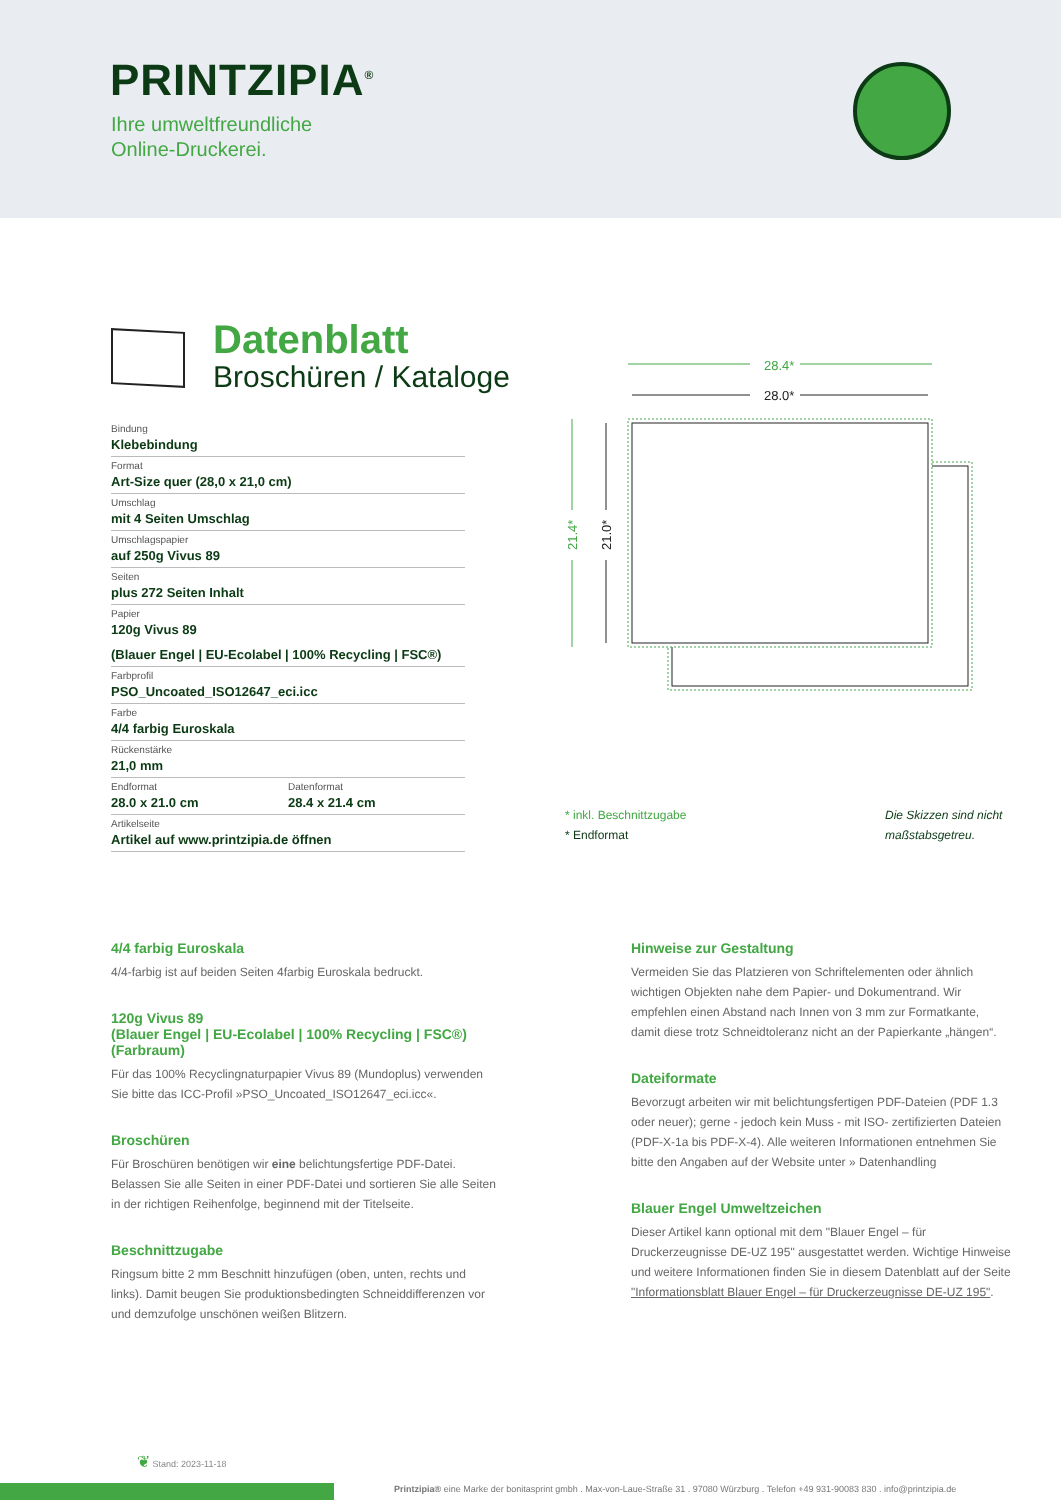PRINTZIPIA<sup>®</sup>
Ihre umweltfreundliche
Online-Druckerei.
Datenblatt
Broschüren / Kataloge
Bindung
Klebebindung
Format
Art-Size quer (28,0 x 21,0 cm)
Umschlag
mit 4 Seiten Umschlag
Umschlagspapier
auf 250g Vivus 89
Seiten
plus 272 Seiten Inhalt
Papier
120g Vivus 89
(Blauer Engel | EU-Ecolabel | 100% Recycling | FSC®)
Farbprofil
PSO_Uncoated_ISO12647_eci.icc
Farbe
4/4 farbig Euroskala
Rückenstärke
21,0 mm
Endformat
28.0 x 21.0 cm
Datenformat
28.4 x 21.4 cm
Artikelseite
Artikel auf www.printzipia.de öffnen
28.4*
28.0*
21.4*
21.0*
* inkl. Beschnittzugabe
* Endformat
Die Skizzen sind nicht maßstabsgetreu.
4/4 farbig Euroskala
4/4-farbig ist auf beiden Seiten 4farbig Euroskala bedruckt.
120g Vivus 89
(Blauer Engel | EU-Ecolabel | 100% Recycling | FSC®)
(Farbraum)
Für das 100% Recyclingnaturpapier Vivus 89 (Mundoplus) verwenden Sie bitte das ICC-Profil »PSO_Uncoated_ISO12647_eci.icc«.
Broschüren
Für Broschüren benötigen wir eine belichtungsfertige PDF-Datei. Belassen Sie alle Seiten in einer PDF-Datei und sortieren Sie alle Seiten in der richtigen Reihenfolge, beginnend mit der Titelseite.
Beschnittzugabe
Ringsum bitte 2 mm Beschnitt hinzufügen (oben, unten, rechts und links). Damit beugen Sie produktionsbedingten Schneiddifferenzen vor und demzufolge unschönen weißen Blitzern.
Hinweise zur Gestaltung
Vermeiden Sie das Platzieren von Schriftelementen oder ähnlich wichtigen Objekten nahe dem Papier- und Dokumentrand. Wir empfehlen einen Abstand nach Innen von 3 mm zur Formatkante, damit diese trotz Schneidtoleranz nicht an der Papierkante „hängen“.
Dateiformate
Bevorzugt arbeiten wir mit belichtungsfertigen PDF-Dateien (PDF 1.3 oder neuer); gerne - jedoch kein Muss - mit ISO- zertifizierten Dateien (PDF-X-1a bis PDF-X-4). Alle weiteren Informationen entnehmen Sie bitte den Angaben auf der Website unter » Datenhandling
Blauer Engel Umweltzeichen
Dieser Artikel kann optional mit dem "Blauer Engel – für Druckerzeugnisse DE-UZ 195" ausgestattet werden. Wichtige Hinweise und weitere Informationen finden Sie in diesem Datenblatt auf der Seite "Informationsblatt Blauer Engel – für Druckerzeugnisse DE-UZ 195".
❦ Stand: 2023-11-18
Printzipia® eine Marke der bonitasprint gmbh . Max-von-Laue-Straße 31 . 97080 Würzburg . Telefon +49 931-90083 830 . info@printzipia.de